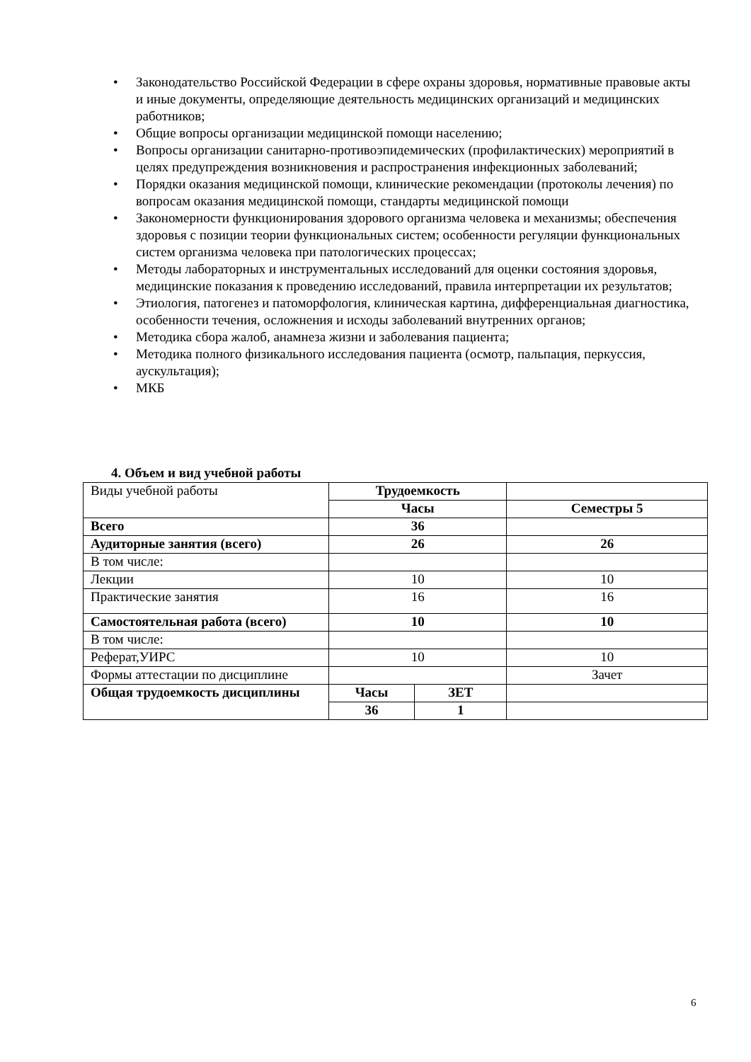• Законодательство Российской Федерации в сфере охраны здоровья, нормативные правовые акты и иные документы, определяющие деятельность медицинских организаций и медицинских работников;
• Общие вопросы организации медицинской помощи населению;
• Вопросы организации санитарно-противоэпидемических (профилактических) мероприятий в целях предупреждения возникновения и распространения инфекционных заболеваний;
• Порядки оказания медицинской помощи, клинические рекомендации (протоколы лечения) по вопросам оказания медицинской помощи, стандарты медицинской помощи
• Закономерности функционирования здорового организма человека и механизмы; обеспечения здоровья с позиции теории функциональных систем; особенности регуляции функциональных систем организма человека при патологических процессах;
• Методы лабораторных и инструментальных исследований для оценки состояния здоровья, медицинские показания к проведению исследований, правила интерпретации их результатов;
• Этиология, патогенез и патоморфология, клиническая картина, дифференциальная диагностика, особенности течения, осложнения и исходы заболеваний внутренних органов;
• Методика сбора жалоб, анамнеза жизни и заболевания пациента;
• Методика полного физикального исследования пациента (осмотр, пальпация, перкуссия, аускультация);
• МКБ
4. Объем и вид учебной работы
| Виды учебной работы | Трудоемкость | | |
| | Часы | | Семестры 5 |
| Всего | 36 | | |
| Аудиторные занятия (всего) | 26 | | 26 |
| В том числе: | | | |
| Лекции | 10 | | 10 |
| Практические занятия | 16 | | 16 |
| Самостоятельная работа (всего) | 10 | | 10 |
| В том числе: | | | |
| Реферат,УИРС | 10 | | 10 |
| Формы аттестации по дисциплине | | | Зачет |
| Общая трудоемкость дисциплины | Часы | ЗЕТ | |
| | 36 | 1 | |
6